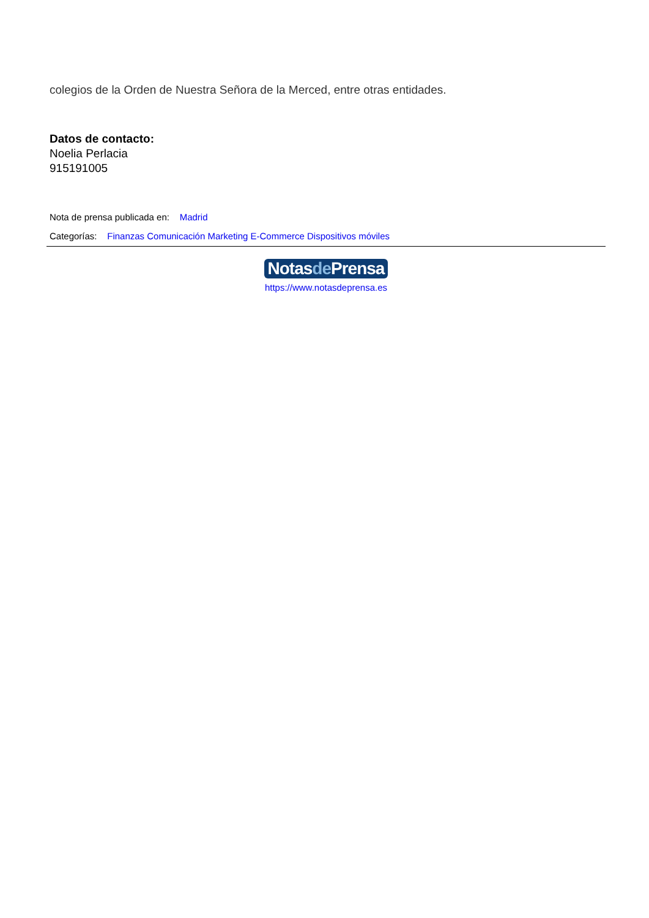colegios de la Orden de Nuestra Señora de la Merced, entre otras entidades.
Datos de contacto:
Noelia Perlacia
915191005
Nota de prensa publicada en: Madrid
Categorías: Finanzas Comunicación Marketing E-Commerce Dispositivos móviles
Notasde Prensa
https://www.notasdeprensa.es